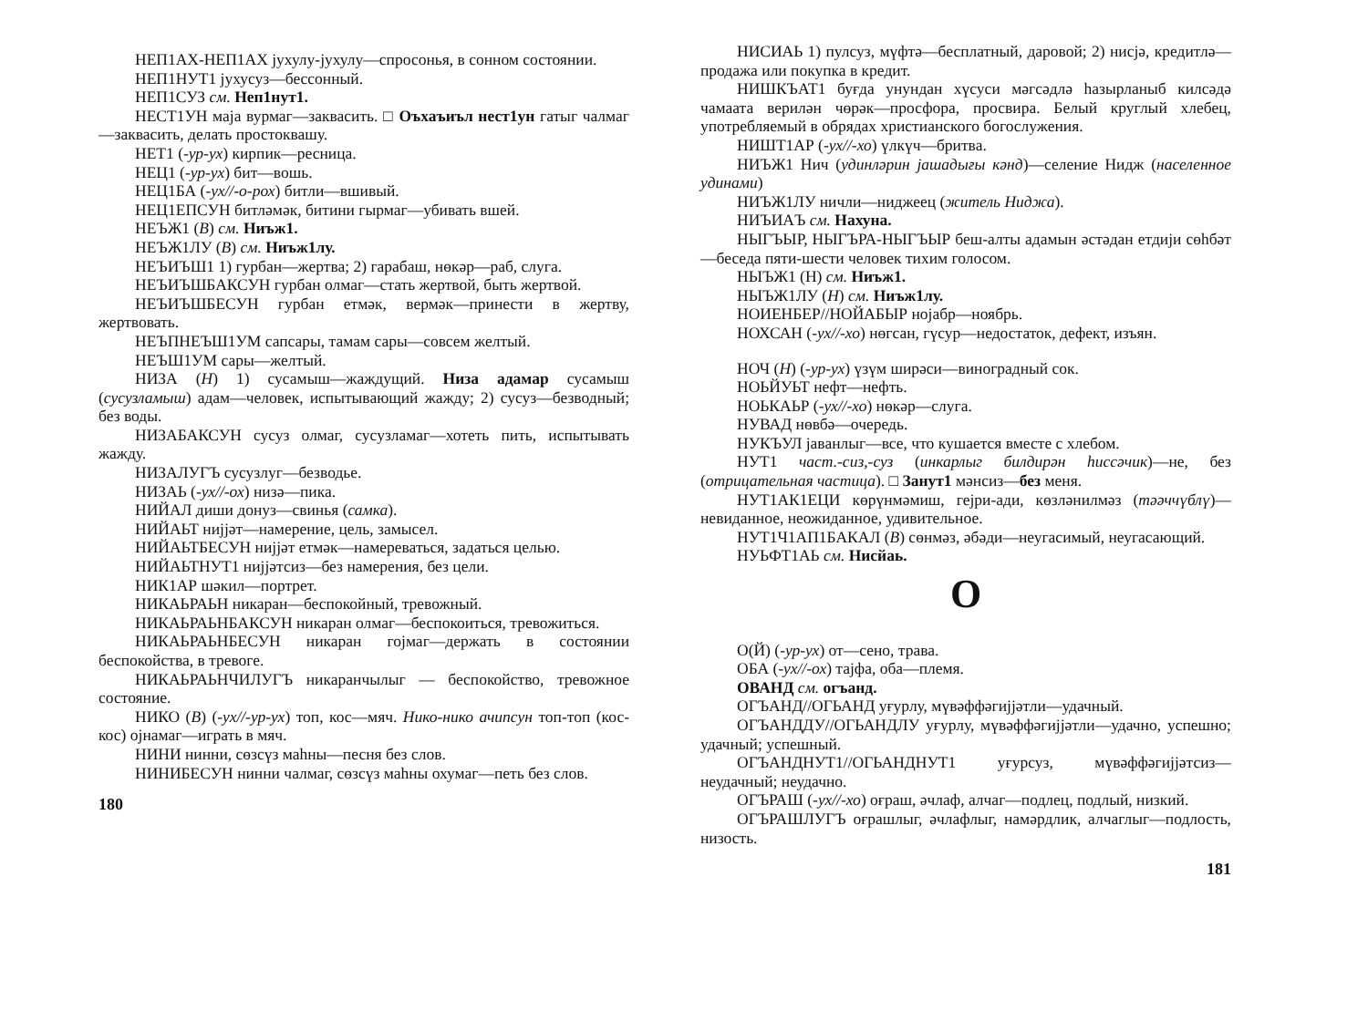НЕП1АХ-НЕП1АХ јухулу-јухулу—спросонья, в сонном состоянии.
НЕП1НУТ1 јухусуз—бессонный.
НЕП1СУЗ см. Неп1нут1.
НЕСТ1УН маја вурмаг—заквасить. □ Оъхаъиъл нест1ун гатыг чалмаг—заквасить, делать простоквашу.
НЕТ1 (-ур-ух) кирпик—ресница.
НЕЦ1 (-ур-ух) бит—вошь.
НЕЦ1БА (-ух//-о-рох) битли—вшивый.
НЕЦ1ЕПСУН битләмәк, битини гырмаг—убивать вшей.
НЕЪЖ1 (В) см. Ниъж1.
НЕЪЖ1ЛУ (В) см. Ниъж1лу.
НЕЪИЪШ1 1) гурбан—жертва; 2) гарабаш, нөкәр—раб, слуга.
НЕЪИЪШБАКСУН гурбан олмаг—стать жертвой, быть жертвой.
НЕЪИЪШБЕСУН гурбан етмәк, вермәк—принести в жертву, жертвовать.
НЕЪПНЕЪШ1УМ сапсары, тамам сары—совсем желтый.
НЕЪШ1УМ сары—желтый.
НИЗА (Н) 1) сусамыш—жаждущий. Низа адамар сусамыш (сусузламыш) адам—человек, испытывающий жажду; 2) сусуз—безводный; без воды.
НИЗАБАКСУН сусуз олмаг, сусузламаг—хотеть пить, испытывать жажду.
НИЗАЛУГЪ сусузлуг—безводье.
НИЗАЬ (-ух//-ох) низә—пика.
НИЙАЛ диши донуз—свинья (самка).
НИЙАЬТ нијјәт—намерение, цель, замысел.
НИЙАЬТБЕСУН нијјәт етмәк—намереваться, задаться целью.
НИЙАЬТНУТ1 нијјәтсиз—без намерения, без цели.
НИК1АР шәкил—портрет.
НИКАЬРАЬН никаран—беспокойный, тревожный.
НИКАЬРАЬНБАКСУН никаран олмаг—беспокоиться, тревожиться.
НИКАЬРАЬНБЕСУН никаран гојмаг—держать в состоянии беспокойства, в тревоге.
НИКАЬРАЬНЧИЛУГЪ никаранчылыг — беспокойство, тревожное состояние.
НИКО (В) (-ух//-ур-ух) топ, кос—мяч. Нико-нико ачипсун топ-топ (кос-кос) ојнамаг—играть в мяч.
НИНИ нинни, сөзсүз маһны—песня без слов.
НИНИБЕСУН нинни чалмаг, сөзсүз маһны охумаг—петь без слов.
180
НИСИАЬ 1) пулсуз, мүфтә—бесплатный, даровой; 2) нисјә, кредитлә—продажа или покупка в кредит.
НИШКЪАТ1 буғда унундан хүсуси мәгсәдлә һазырланыб килсәдә чамаата верилән чөрәк—просфора, просвира. Белый круглый хлебец, употребляемый в обрядах христианского богослужения.
НИШТ1АР (-ух//-хо) үлкүч—бритва.
НИЪЖ1 Нич (удинләрин јашадығы кәнд)—селение Нидж (населенное удинами)
НИЪЖ1ЛУ ничли—ниджеец (житель Ниджа).
НИЪИАЪ см. Нахуна.
НЫГЪЫР, НЫГЪРА-НЫГЪЫР беш-алты адамын әстәдан етдији сөһбәт—беседа пяти-шести человек тихим голосом.
НЫЪЖ1 (Н) см. Ниъж1.
НЫЪЖ1ЛУ (Н) см. Ниъж1лу.
НОИЕНБЕР//НОЙАБЫР нојабр—ноябрь.
НОХСАН (-ух//-хо) нөгсан, гүсур—недостаток, дефект, изъян.
НОЧ (Н) (-ур-ух) үзүм ширәси—виноградный сок.
НОЬЙУЬТ нефт—нефть.
НОЬКАЬР (-ух//-хо) нөкәр—слуга.
НУВАД нөвбә—очередь.
НУКЪУЛ јаванлыг—все, что кушается вместе с хлебом.
НУТ1 част.-сиз,-суз (инкарлыг билдирән һиссәчик)—не, без (отрицательная частица). □ Занут1 мәнсиз—без меня.
НУТ1АК1ЕЦИ көрүнмәмиш, гејри-ади, көзләнилмәз (тәәччүблү)—невиданное, неожиданное, удивительное.
НУТ1Ч1АП1БАКАЛ (В) сөнмәз, әбәди—неугасимый, неугасающий.
НУЬФТ1АЬ см. Нисйаь.
О
О(Й) (-ур-ух) от—сено, трава.
ОБА (-ух//-ох) тајфа, оба—племя.
ОВАНД см. огъанд.
ОГЪАНД//ОГЬАНД уғурлу, мүвәффәгијјәтли—удачный.
ОГЪАНДДУ//ОГЬАНДЛУ уғурлу, мүвәффәгијјәтли—удачно, успешно; удачный; успешный.
ОГЪАНДНУТ1//ОГЬАНДНУТ1 уғурсуз, мүвәффәгијјәтсиз—неудачный; неудачно.
ОГЪРАШ (-ух//-хо) оғраш, әчлаф, алчаг—подлец, подлый, низкий.
ОГЪРАШЛУГЪ оғрашлыг, әчлафлыг, намәрдлик, алчаглыг—подлость, низость.
181